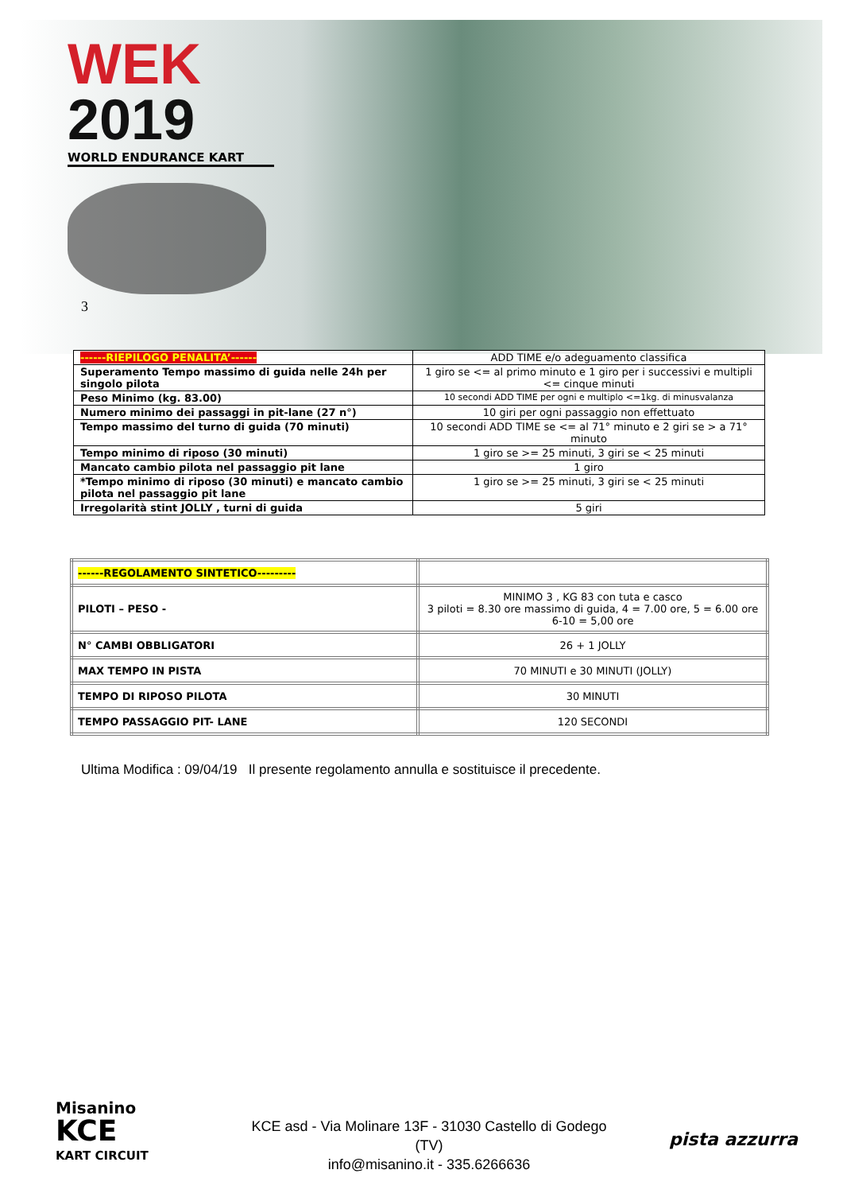WEK
2019
WORLD ENDURANCE KART
3
| ------RIEPILOGO PENALITA’------ | ADD TIME e/o adeguamento classifica |
| Superamento Tempo massimo di guida nelle 24h per singolo pilota | 1 giro se <= al primo minuto e 1 giro per i successivi e multipli <= cinque minuti |
| Peso Minimo (kg. 83.00) | 10 secondi ADD TIME per ogni e multiplo <=1kg. di minusvalanza |
| Numero minimo dei passaggi in pit-lane (27 n°) | 10 giri per ogni passaggio non effettuato |
| Tempo massimo del turno di guida (70 minuti) | 10 secondi ADD TIME se <= al 71° minuto e 2 giri se > a 71° minuto |
| Tempo minimo di riposo (30 minuti) | 1 giro se >= 25 minuti, 3 giri se < 25 minuti |
| Mancato cambio pilota nel passaggio pit lane | 1 giro |
| *Tempo minimo di riposo (30 minuti) e mancato cambio pilota nel passaggio pit lane | 1 giro se >= 25 minuti, 3 giri se < 25 minuti |
| Irregolarità stint JOLLY , turni di guida | 5 giri |
| ------REGOLAMENTO SINTETICO--------- | |
| PILOTI – PESO - | MINIMO 3 , KG 83 con tuta e casco 3 piloti = 8.30 ore massimo di guida, 4 = 7.00 ore, 5 = 6.00 ore 6-10 = 5,00 ore |
| N° CAMBI OBBLIGATORI | 26 + 1 JOLLY |
| MAX TEMPO IN PISTA | 70 MINUTI e 30 MINUTI (JOLLY) |
| TEMPO DI RIPOSO PILOTA | 30 MINUTI |
| TEMPO PASSAGGIO PIT- LANE | 120 SECONDI |
Ultima Modifica : 09/04/19 Il presente regolamento annulla e sostituisce il precedente.
Misanino
KCE
KART CIRCUIT
KCE asd - Via Molinare 13F - 31030 Castello di Godego (TV)
info@misanino.it - 335.6266636
pista azzurra